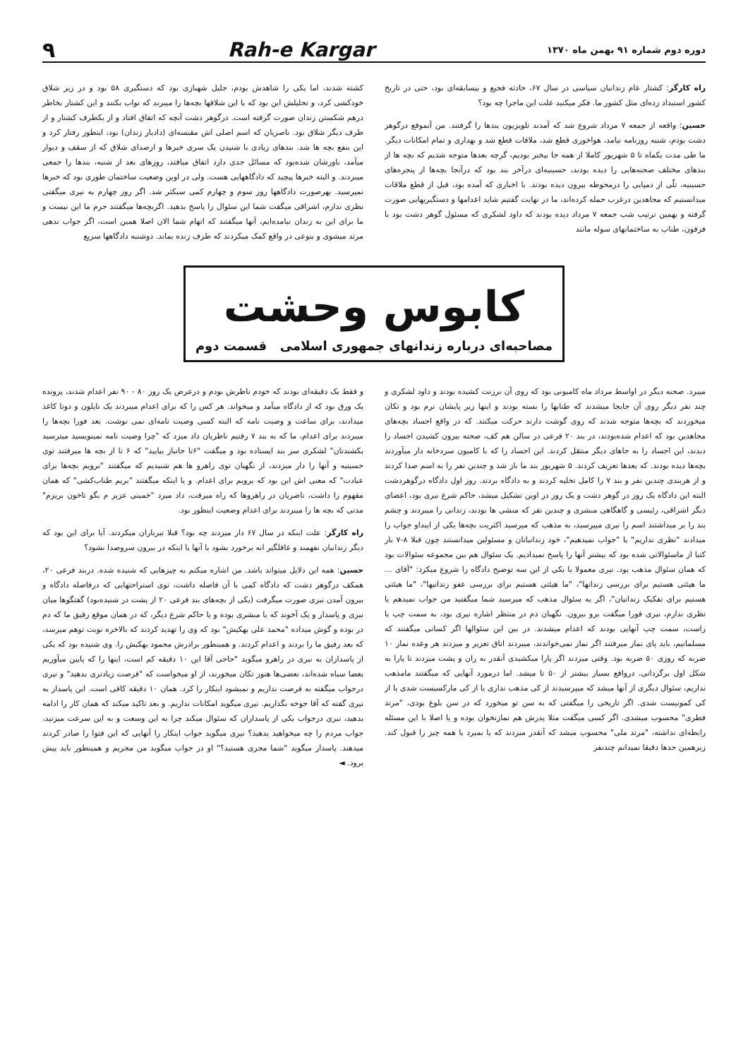دوره دوم شماره ۹۱ بهمن ماه ۱۳۷۰ Rah-e Kargar ۹
راه کارگر: کشتار عام زندانیان سیاسی در سال ۶۷، حادثه فجیع و بیسابقه‌ای بود، حتی در تاریخ کشور استبداد زده‌ای مثل کشور ما. فکر میکنید علت این ماجرا چه بود؟
حسین: واقعه از جمعه ۷ مرداد شروع شد که آمدند تلویزیون بندها را گرفتند. من آنموقع درگوهر دشت بودم، شنبه روزنامه نیامد، هواخوری قطع شد، ملاقات قطع شد و بهداری و تمام امکانات دیگر. ما طی مدت یکماه تا ۵ شهریور کاملا از همه جا بیخبر بودیم، گرچه بعدها متوجه شدیم که بچه ها از بندهای مختلف صحنه‌هایی را دیده بودند، حسینیه‌ای درآخر بند بود که درآنجا بچه‌ها از پنجره‌های حسینیه، تلّی از دمپایی را درمحوطه بیرون دیده بودند. با اخباری که آمده بود، قبل از قطع ملاقات میدانستیم که مجاهدین درغرب حمله کرده‌اند، ما در نهایت گفتیم شاید اعدامها و دستگیریهایی صورت گرفته و بهمین ترتیب شب جمعه ۷ مرداد دیده بودند که داود لشکری که مسئول گوهر دشت بود با فرقون، طناب به ساختمانهای سوله مانند
کشته شدند، اما یکی را شاهدش بودم، جلیل شهبازی بود که دستگیری ۵۸ بود و در زیر شلاق خودکشی کرد، و تحلیلش این بود که با این شلاقها بچه‌ها را میبرند که تواب بکنند و این کشتار بخاطر درهم شکستن زندان صورت گرفته است. درگوهر دشت آنچه که اتفاق افتاد و از یکطرف کشتار و از طرف دیگر شلاق بود. ناصریان که اسم اصلی اش مقیسه‌ای (دادیار زندان) بود، اینطور رفتار کرد و این بنفع بچه ها شد. بندهای زیادی با شنیدن یک سری خبرها و ازصدای شلاق که از سقف و دیوار میآمد، باورشان شده‌بود که مسائل جدی دارد اتفاق میافتد، روزهای بعد از شنبه، بندها را جمعی میبردند. و البته خبرها پیچید که دادگاههایی هست. ولی در اوین وضعیت ساختمان طوری بود که خبرها نمیرسید. بهرصورت دادگاهها روز سوم و چهارم کمی سبکتر شد. اگر روز چهارم به نیری میگفتی نظری ندارم، اشراقی میگفت شما این سئوال را پاسخ بدهید. اگربچه‌ها میگفتند جرم ما این نیست و ما برای این به زندان نیامده‌ایم، آنها میگفتند که اتهام شما الان اصلا همین است، اگر جواب ندهی مرتد میشوی و بنوعی در واقع کمک میکردند که طرف زنده بماند. دوشنبه دادگاهها سریع
کابوس وحشت
مصاحبه‌ای درباره زندانهای جمهوری اسلامی قسمت دوم
میبرد. صحنه دیگر در اواسط مرداد ماه کامیونی بود که روی آن برزنت کشیده بودند و داود لشکری و چند نفر دیگر روی آن جابجا میشدند که طنابها را بسته بودند و اینها زیر پایشان نرم بود و تکان میخوردند که بچه‌ها متوجه شدند که روی گوشت دارند حرکت میکنند. که در واقع اجساد بچه‌های مجاهدین بود که اعدام شده‌بودند، در بند ۲۰ فرعی در سالن هم کف، صحنه بیرون کشیدن اجساد را دیدند، این اجساد را به جاهای دیگر منتقل کردند. این اجساد را که با کامیون سردخانه دار میآوردند بچه‌ها دیده بودند. که بعدها تعریف کردند. ۵ شهریور بند ما باز شد و چندین نفر را به اسم صدا کردند و از هربندی چندین نفر و بند ۷ را کامل تخلیه کردند و به دادگاه بردند. روز اول دادگاه درگوهردشت البته این دادگاه یک روز در گوهر دشت و یک روز در اوین تشکیل میشد، حاکم شرع نیری بود، اعضای دیگر اشراقی، رئیسی و گاهگاهی مبشری و چندین نفر که منشی ها بودند، زندانی را میبردند و چشم بند را بر میداشتند اسم را نیری میپرسید، به مذهب که میرسید اکثریت بچه‌ها یکی از اینداو جواب را میدادند "نظری نداریم" یا "جواب نمیدهیم"، خود زندانبانان و مسئولین میدانستند چون قبلا ۸-۷ بار کتبا از ماسئوالاتی شده بود که بیشتر آنها را پاسخ نمیدادیم. یک سئوال هم بین مجموعه سئوالات بود که همان سئوال مذهب بود. نیری معمولا با یکی از این سه توضیح دادگاه را شروع میکرد: "آقای ... ما هیئتی هستیم برای بررسی زندانها"، "ما هیئتی هستیم برای بررسی عفو زندانیها"، "ما هیئتی هستیم برای تفکیک زندانیان"، اگر به سئوال مذهب که میرسید شما میگفتید من جواب نمیدهم یا نظری ندارم، نیری فورا میگفت برو بیرون. نگهبان دم در منتظر اشاره نیری بود، به سمت چپ یا راست، سمت چپ آنهایی بودند که اعدام میشدند. در بین این سئوالها اگر کسانی میگفتند که مسلمانیم، باید پای نماز میرفتند اگر نماز نمی‌خواندند، میبردند اتاق تعزیر و میزدند هر وعده نماز ۱۰ ضربه که روزی ۵۰ ضربه بود. وقتی میزدند اگر پارا میکشیدی آنقدر به ران و پشت میزدند تا پارا به شکل اول برگردانی. درواقع بسیار بیشتر از ۵۰ تا میشد. اما درمورد آنهایی که میگفتند مامذهب نداریم، سئوال دیگری از آنها میشد که میپرسیدند از کی مذهب نداری یا از کی مارکسیست شدی یا از کی کمونیست شدی. اگر تاریخی را میگفتی که به سن تو میخورد که در سن بلوغ بودی، "مرتد فطری" محسوب میشدی. اگر کسی میگفت مثلا پدرش هم نمازنخوان بوده و یا اصلا با این مسئله رابطه‌ای نداشته، "مرتد ملی" محسوب میشد که آنقدر میزدند که یا بمیرد یا همه چیز را قبول کند. زیرهمین حدها دقیقا نمیدانم چندنفر
و فقط یک دقیقه‌ای بودند که خودم ناظرش بودم و درعرض یک روز ۸۰ - ۹۰ نفر اعدام شدند، پرونده یک ورق بود که از دادگاه میآمد و میخواند. هر کس را که برای اعدام میبردند یک نایلون و دوتا کاغذ میدادند، برای ساعت و وصیت نامه که البته کسی وصیت نامه‌ای نمی نوشت. بعد فورا بچه‌ها را میبردند برای اعدام، ما که به بند ۷ رفتیم ناظریان داد میزد که "چرا وصیت نامه نمینویسید میترسید بکشندتان" لشکری سر بند ایستاده بود و میگفت "۶تا جانباز بیایید" که ۶ تا از بچه ها میرفتند توی حسینیه و آنها را دار میزدند، از نگهبان توی راهرو ها هم شنیدیم که میگفتند "برویم بچه‌ها برای عبادت" که معنی اش این بود که برویم برای اعدام. و یا اینکه میگفتند "بریم طناب‌کشی" که همان مفهوم را داشت، ناصریان در راهروها که راه میرفت، داد میزد "خمینی عزیز م بگو تاخون بریزم" مدتی که بچه ها را میبردند برای اعدام وضعیت اینطور بود.
راه کارگر: علت اینکه در سال ۶۷ دار میزدند چه بود؟ قبلا تیرباران میکردند. آیا برای این بود که دیگر زندانیان نفهمند و غافلگیر انه برخورد بشود با آنها یا اینکه در بیرون سروصدا نشود؟
حسین: همه این دلایل میتواند باشد. من اشاره میکنم به چیزهایی که شنیده شده. دربند فرعی ۲۰، همکف درگوهر دشت که دادگاه کمی با آن فاصله داشت، توی استراحتهایی که درفاصله دادگاه و بیرون آمدن نیری صورت میگرفت (یکی از بچه‌های بند فرعی ۲۰ از پشت در شنیده‌بود) گفتگوها میان نیری و پاسدار و یک آخوند که یا مبشری بوده و یا حاکم شرع دیگر، که در همان موقع رفیق ما که دم در بوده و گوش میداده "محمد علی بهکیش" بود که وی را تهدید کردند که بالاخره نوبت توهم میرسد، که بعد رفیق ما را بردند و اعدام کردند. و همینطور برادرش محمود بهکیش را. وی شنیده بود که یکی از پاسداران به نیری در راهرو میگوید "حاجی آقا این ۱۰ دقیقه کم است، اینها را که پایین میآوریم بعضا سیاه شده‌اند، بعضی‌ها هنوز تکان میخورند، از او میخواست که "فرصت زیادتری بدهید" و نیری درجواب میگفته نه فرصت نداریم و نمیشود اینکار را کرد. همان ۱۰ دقیقه کافی است. این پاسدار به نیری گفته که آقا جوخه بگذاریم. نیری میگوید امکانات نداریم. و بعد تاکید میکند که همان کار را ادامه بدهید، نیری درجواب یکی از پاسداران که سئوال میکند چرا به این وسعت و به این سرعت میزنید، جواب مردم را چه میخواهید بدهید؟ نیری میگوید جواب اینکار را آنهایی که این فتوا را صادر کردند میدهند. پاسدار میگوید "شما مجری هستید؟" او در جواب میگوید من مجریم و همینطور باید پیش برود. ◄